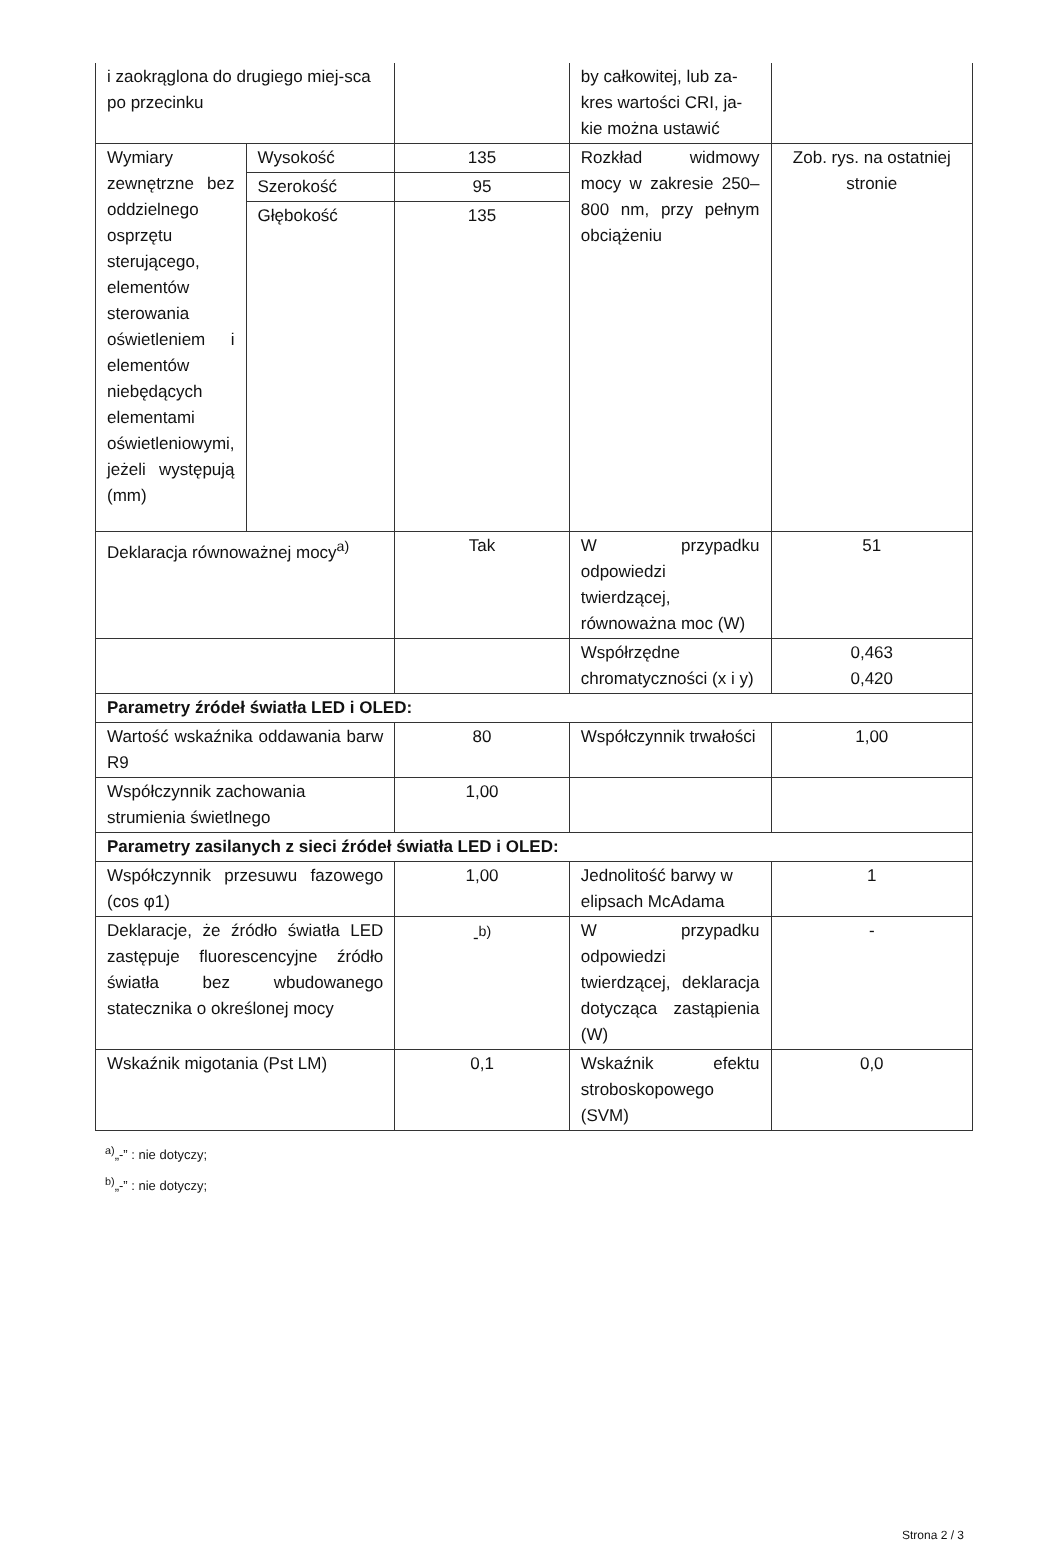| i zaokrąglona do drugiego miej-sca po przecinku | | | by całkowitej, lub za-kres wartości CRI, ja-kie można ustawić | |
| Wymiary zewnętrzne bez oddzielnego osprzętu sterującego, elementów sterowania oświetleniem i elementów niebędących elementami oświetleniowymi, jeżeli występują (mm) | Wysokość | 135 | Rozkład widmowy mocy w zakresie 250–800 nm, przy pełnym obciążeniu | Zob. rys. na ostatniej stronie |
| | Szerokość | 95 | | |
| | Głębokość | 135 | | |
| Deklaracja równoważnej mocy<sup>a)</sup> | | Tak | W przypadku odpowiedzi twierdzącej, równoważna moc (W) | 51 |
| | | | Współrzędne chromatyczności (x i y) | 0,463 0,420 |
| Parametry źródeł światła LED i OLED: | | | | |
| Wartość wskaźnika oddawania barw R9 | | 80 | Współczynnik trwałości | 1,00 |
| Współczynnik zachowania strumienia świetlnego | | 1,00 | | |
| Parametry zasilanych z sieci źródeł światła LED i OLED: | | | | |
| Współczynnik przesuwu fazowego (cos φ1) | | 1,00 | Jednolitość barwy w elipsach McAdama | 1 |
| Deklaracje, że źródło światła LED zastępuje fluorescencyjne źródło światła bez wbudowanego statecznika o określonej mocy | | -<sup>b)</sup> | W przypadku odpowiedzi twierdzącej, deklaracja dotycząca zastąpienia (W) | - |
| Wskaźnik migotania (Pst LM) | | 0,1 | Wskaźnik efektu stroboskopowego (SVM) | 0,0 |
<sup>a)</sup>„-” : nie dotyczy;
<sup>b)</sup>„-” : nie dotyczy;
Strona 2 / 3